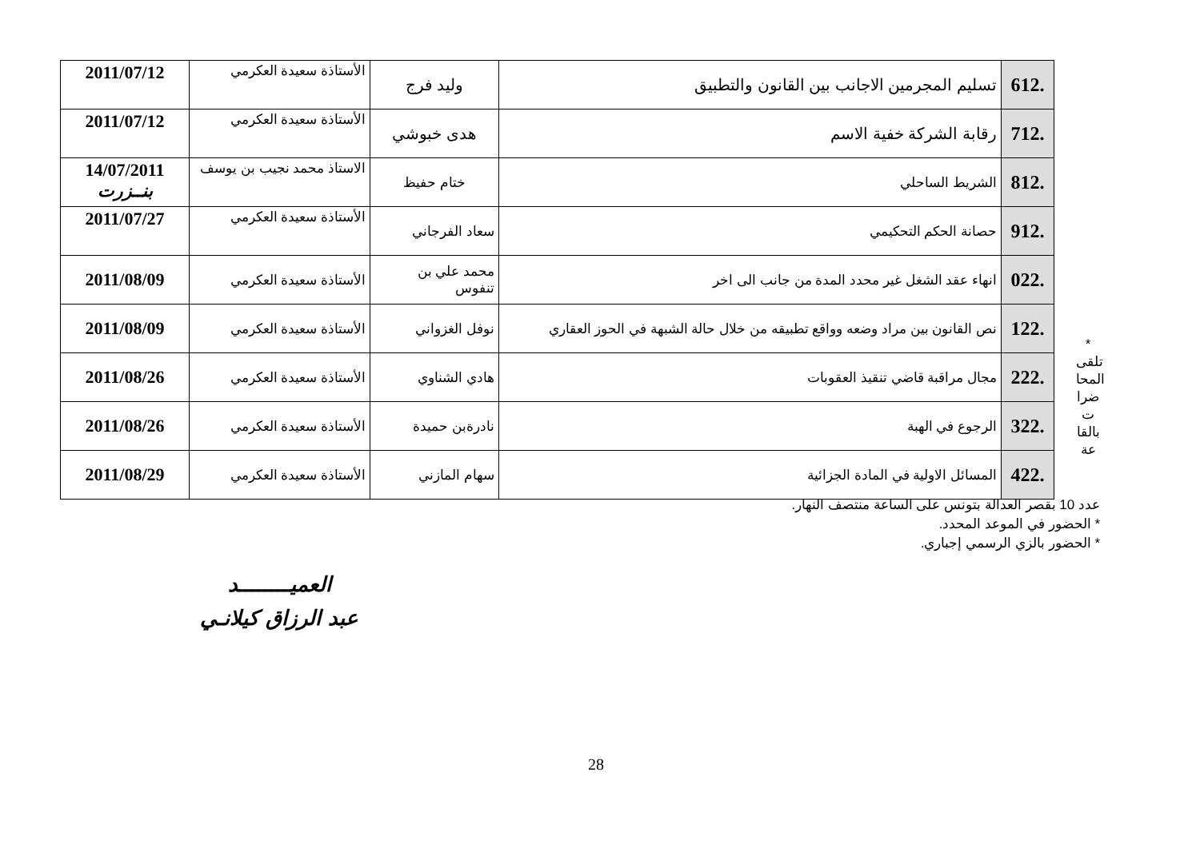| .612 | تسليم المجرمين الاجانب بين القانون والتطبيق | وليد فرج | الأستاذة سعيدة العكرمي | 2011/07/12 |
| .712 | رقابة الشركة خفية الاسم | هدى خبوشي | الأستاذة سعيدة العكرمي | 2011/07/12 |
| .812 | الشريط الساحلي | ختام حفيظ | الاستاذ محمد نجيب بن يوسف | 14/07/2011 بنــزرت |
| .912 | حصانة الحكم التحكيمي | سعاد الفرجاني | الأستاذة سعيدة العكرمي | 2011/07/27 |
| .022 | انهاء عقد الشغل غير محدد المدة من جانب الى اخر | محمد علي بن تنفوس | الأستاذة سعيدة العكرمي | 2011/08/09 |
| .122 | نص القانون بين مراد وضعه وواقع تطبيقه من خلال حالة الشبهة في الحوز العقاري | نوفل الغزواني | الأستاذة سعيدة العكرمي | 2011/08/09 |
| .222 | مجال مراقبة قاضي تنقيذ العقوبات | هادي الشناوي | الأستاذة سعيدة العكرمي | 2011/08/26 |
| .322 | الرجوع في الهبة | نادرةبن حميدة | الأستاذة سعيدة العكرمي | 2011/08/26 |
| .422 | المسائل الاولية في المادة الجزائية | سهام المازني | الأستاذة سعيدة العكرمي | 2011/08/29 |
* تلقى المحا ضرا ت بالقا عة
عدد 10 بقصر العدالة بتونس على الساعة منتصف النهار.
* الحضور في الموعد المحدد.
* الحضور بالزي الرسمي إجباري.
العميــــــــد
عبد الرزاق كيلانـي
28